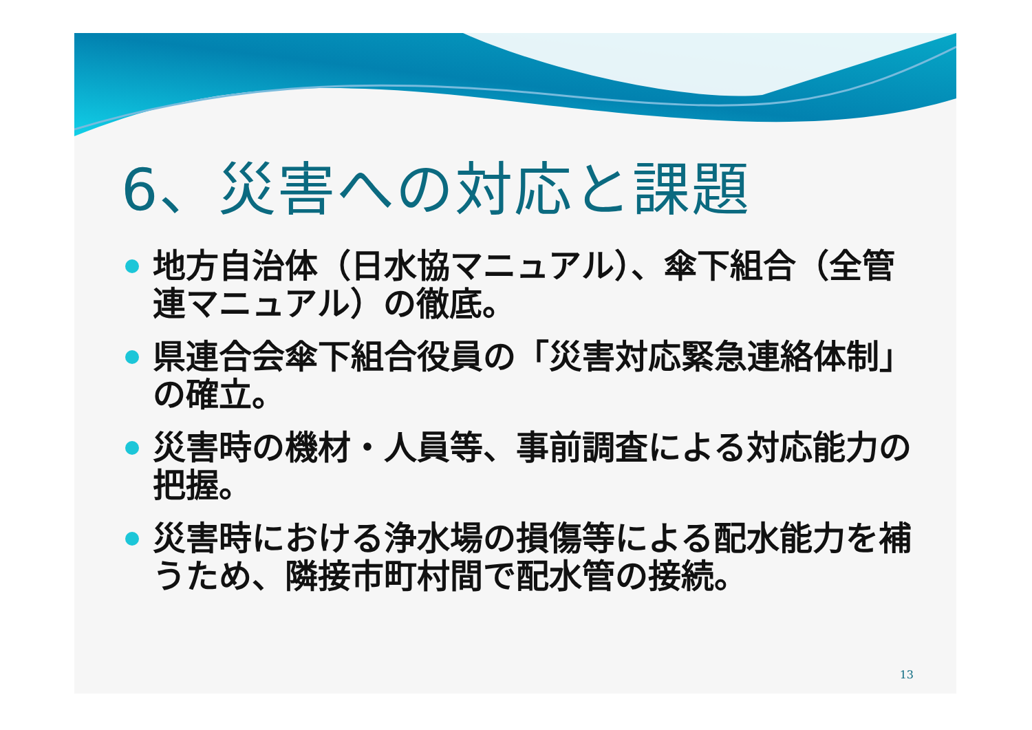6、災害への対応と課題
地方自治体（日水協マニュアル）、傘下組合（全管連マニュアル）の徹底。
県連合会傘下組合役員の「災害対応緊急連絡体制」の確立。
災害時の機材・人員等、事前調査による対応能力の把握。
災害時における浄水場の損傷等による配水能力を補うため、隣接市町村間で配水管の接続。
13